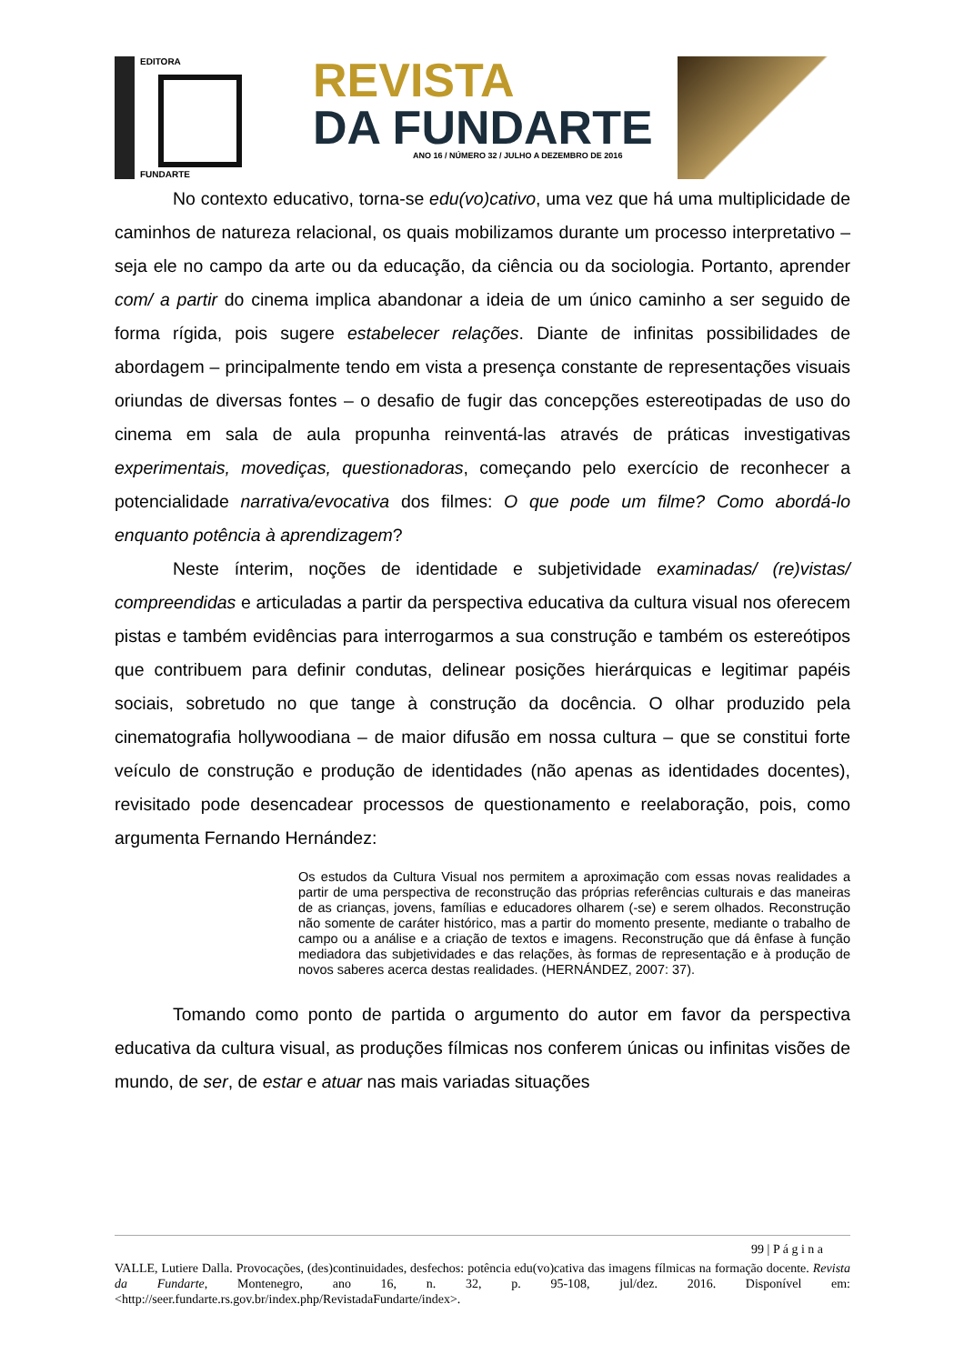EDITORA
FUNDARTE
REVISTA
DA FUNDARTE
ANO 16 / NÚMERO 32 / JULHO A DEZEMBRO DE 2016
No contexto educativo, torna-se edu(vo)cativo, uma vez que há uma multiplicidade de caminhos de natureza relacional, os quais mobilizamos durante um processo interpretativo – seja ele no campo da arte ou da educação, da ciência ou da sociologia. Portanto, aprender com/ a partir do cinema implica abandonar a ideia de um único caminho a ser seguido de forma rígida, pois sugere estabelecer relações. Diante de infinitas possibilidades de abordagem – principalmente tendo em vista a presença constante de representações visuais oriundas de diversas fontes – o desafio de fugir das concepções estereotipadas de uso do cinema em sala de aula propunha reinventá-las através de práticas investigativas experimentais, movediças, questionadoras, começando pelo exercício de reconhecer a potencialidade narrativa/evocativa dos filmes: O que pode um filme? Como abordá-lo enquanto potência à aprendizagem?
Neste ínterim, noções de identidade e subjetividade examinadas/ (re)vistas/ compreendidas e articuladas a partir da perspectiva educativa da cultura visual nos oferecem pistas e também evidências para interrogarmos a sua construção e também os estereótipos que contribuem para definir condutas, delinear posições hierárquicas e legitimar papéis sociais, sobretudo no que tange à construção da docência. O olhar produzido pela cinematografia hollywoodiana – de maior difusão em nossa cultura – que se constitui forte veículo de construção e produção de identidades (não apenas as identidades docentes), revisitado pode desencadear processos de questionamento e reelaboração, pois, como argumenta Fernando Hernández:
Os estudos da Cultura Visual nos permitem a aproximação com essas novas realidades a partir de uma perspectiva de reconstrução das próprias referências culturais e das maneiras de as crianças, jovens, famílias e educadores olharem (-se) e serem olhados. Reconstrução não somente de caráter histórico, mas a partir do momento presente, mediante o trabalho de campo ou a análise e a criação de textos e imagens. Reconstrução que dá ênfase à função mediadora das subjetividades e das relações, às formas de representação e à produção de novos saberes acerca destas realidades. (HERNÁNDEZ, 2007: 37).
Tomando como ponto de partida o argumento do autor em favor da perspectiva educativa da cultura visual, as produções fílmicas nos conferem únicas ou infinitas visões de mundo, de ser, de estar e atuar nas mais variadas situações
99 | P á g i n a
VALLE, Lutiere Dalla. Provocações, (des)continuidades, desfechos: potência edu(vo)cativa das imagens fílmicas na formação docente. Revista da Fundarte, Montenegro, ano 16, n. 32, p. 95-108, jul/dez. 2016. Disponível em: <http://seer.fundarte.rs.gov.br/index.php/RevistadaFundarte/index>.